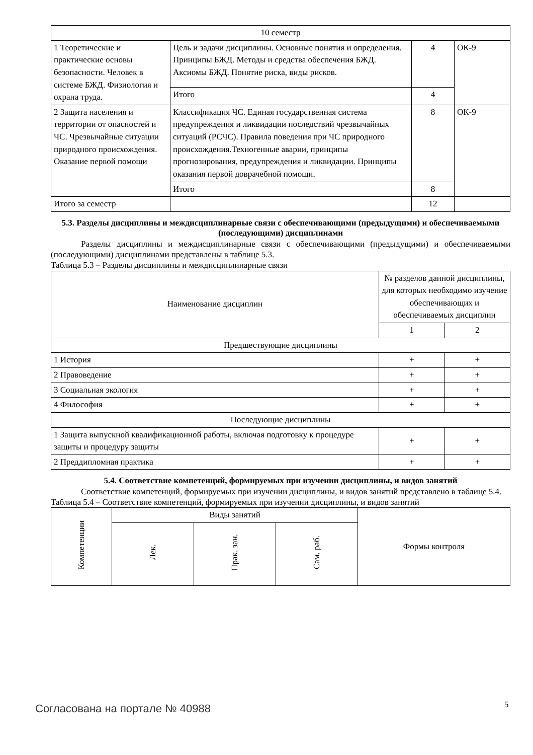| 10 семестр | | | |
| 1 Теоретические и практические основы безопасности. Человек в системе БЖД. Физиология и охрана труда. | Цель и задачи дисциплины. Основные понятия и определения. Принципы БЖД. Методы и средства обеспечения БЖД. Аксиомы БЖД. Понятие риска, виды рисков. | 4 | ОК-9 |
| | Итого | 4 | |
| 2 Защита населения и территории от опасностей и ЧС. Чрезвычайные ситуации природного происхождения. Оказание первой помощи | Классификация ЧС. Единая государственная система предупреждения и ликвидации последствий чрезвычайных ситуаций (РСЧС). Правила поведения при ЧС природного происхождения.Техногенные аварии, принципы прогнозирования, предупреждения и ликвидации. Принципы оказания первой доврачебной помощи. | 8 | ОК-9 |
| | Итого | 8 | |
| Итого за семестр | | 12 | |
5.3. Разделы дисциплины и междисциплинарные связи с обеспечивающими (предыдущими) и обеспечиваемыми (последующими) дисциплинами
Разделы дисциплины и междисциплинарные связи с обеспечивающими (предыдущими) и обеспечиваемыми (последующими) дисциплинами представлены в таблице 5.3.
Таблица 5.3 – Разделы дисциплины и междисциплинарные связи
| Наименование дисциплин | № разделов данной дисциплины, для которых необходимо изучение обеспечивающих и обеспечиваемых дисциплин | |
| --- | --- | --- |
| | 1 | 2 |
| Предшествующие дисциплины | | |
| 1 История | + | + |
| 2 Правоведение | + | + |
| 3 Социальная экология | + | + |
| 4 Философия | + | + |
| Последующие дисциплины | | |
| 1 Защита выпускной квалификационной работы, включая подготовку к процедуре защиты и процедуру защиты | + | + |
| 2 Преддипломная практика | + | + |
5.4. Соответствие компетенций, формируемых при изучении дисциплины, и видов занятий
Соответствие компетенций, формируемых при изучении дисциплины, и видов занятий представлено в таблице 5.4.
Таблица 5.4 – Соответствие компетенций, формируемых при изучении дисциплины, и видов занятий
| Компетенции | Виды занятий | | | Формы контроля |
| --- | --- | --- | --- | --- |
| | Лек. | Прак. зан. | Сам. раб. | |
Согласована на портале № 40988 5